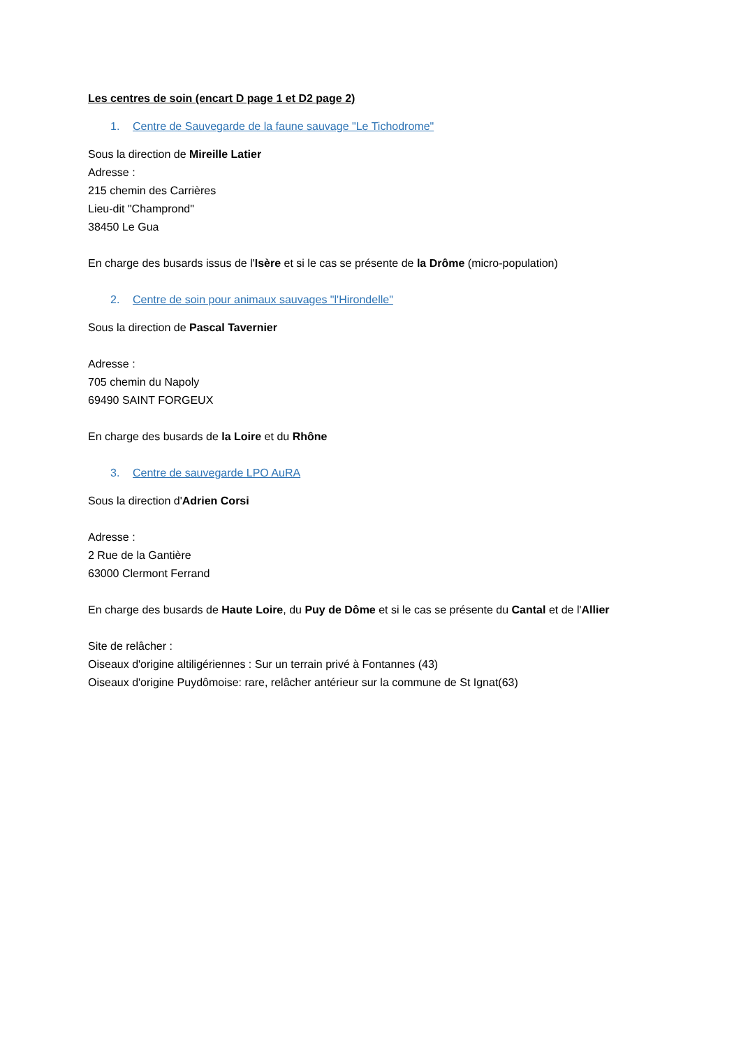Les centres de soin (encart D page 1 et D2 page 2)
1. Centre de Sauvegarde de la faune sauvage "Le Tichodrome"
Sous la direction de Mireille Latier
Adresse :
215 chemin des Carrières
Lieu-dit "Champrond"
38450 Le Gua
En charge des busards issus de l'Isère et si le cas se présente de la Drôme (micro-population)
2. Centre de soin pour animaux sauvages "l'Hirondelle"
Sous la direction de Pascal Tavernier
Adresse :
705 chemin du Napoly
69490 SAINT FORGEUX
En charge des busards de la Loire et du Rhône
3. Centre de sauvegarde LPO AuRA
Sous la direction d'Adrien Corsi
Adresse :
2 Rue de la Gantière
63000 Clermont Ferrand
En charge des busards de Haute Loire, du Puy de Dôme et si le cas se présente du Cantal et de l'Allier
Site de relâcher :
Oiseaux d'origine altiligériennes : Sur un terrain privé à Fontannes (43)
Oiseaux d'origine Puydômoise: rare, relâcher antérieur sur la commune de St Ignat(63)